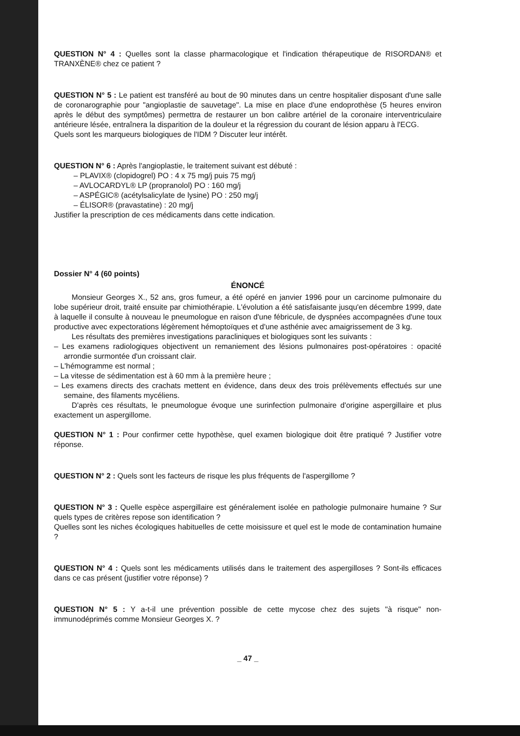QUESTION N° 4 : Quelles sont la classe pharmacologique et l'indication thérapeutique de RISORDAN® et TRANXÈNE® chez ce patient ?
QUESTION N° 5 : Le patient est transféré au bout de 90 minutes dans un centre hospitalier disposant d'une salle de coronarographie pour "angioplastie de sauvetage". La mise en place d'une endoprothèse (5 heures environ après le début des symptômes) permettra de restaurer un bon calibre artériel de la coronaire interventriculaire antérieure lésée, entraînera la disparition de la douleur et la régression du courant de lésion apparu à l'ECG.
Quels sont les marqueurs biologiques de l'IDM ? Discuter leur intérêt.
QUESTION N° 6 : Après l'angioplastie, le traitement suivant est débuté :
– PLAVIX® (clopidogrel) PO : 4 x 75 mg/j puis 75 mg/j
– AVLOCARDYL® LP (propranolol) PO : 160 mg/j
– ASPÉGIC® (acétylsalicylate de lysine) PO : 250 mg/j
– ÉLISOR® (pravastatine) : 20 mg/j
Justifier la prescription de ces médicaments dans cette indication.
Dossier N° 4 (60 points)
ÉNONCÉ
Monsieur Georges X., 52 ans, gros fumeur, a été opéré en janvier 1996 pour un carcinome pulmonaire du lobe supérieur droit, traité ensuite par chimiothérapie. L'évolution a été satisfaisante jusqu'en décembre 1999, date à laquelle il consulte à nouveau le pneumologue en raison d'une fébricule, de dyspnées accompagnées d'une toux productive avec expectorations légèrement hémoptoïques et d'une asthénie avec amaigrissement de 3 kg.
Les résultats des premières investigations paracliniques et biologiques sont les suivants :
– Les examens radiologiques objectivent un remaniement des lésions pulmonaires post-opératoires : opacité arrondie surmontée d'un croissant clair.
– L'hémogramme est normal ;
– La vitesse de sédimentation est à 60 mm à la première heure ;
– Les examens directs des crachats mettent en évidence, dans deux des trois prélèvements effectués sur une semaine, des filaments mycéliens.
D'après ces résultats, le pneumologue évoque une surinfection pulmonaire d'origine aspergillaire et plus exactement un aspergillome.
QUESTION N° 1 : Pour confirmer cette hypothèse, quel examen biologique doit être pratiqué ? Justifier votre réponse.
QUESTION N° 2 : Quels sont les facteurs de risque les plus fréquents de l'aspergillome ?
QUESTION N° 3 : Quelle espèce aspergillaire est généralement isolée en pathologie pulmonaire humaine ? Sur quels types de critères repose son identification ?
Quelles sont les niches écologiques habituelles de cette moisissure et quel est le mode de contamination humaine ?
QUESTION N° 4 : Quels sont les médicaments utilisés dans le traitement des aspergilloses ? Sont-ils efficaces dans ce cas présent (justifier votre réponse) ?
QUESTION N° 5 : Y a-t-il une prévention possible de cette mycose chez des sujets "à risque" non-immunodéprimés comme Monsieur Georges X. ?
_ 47 _